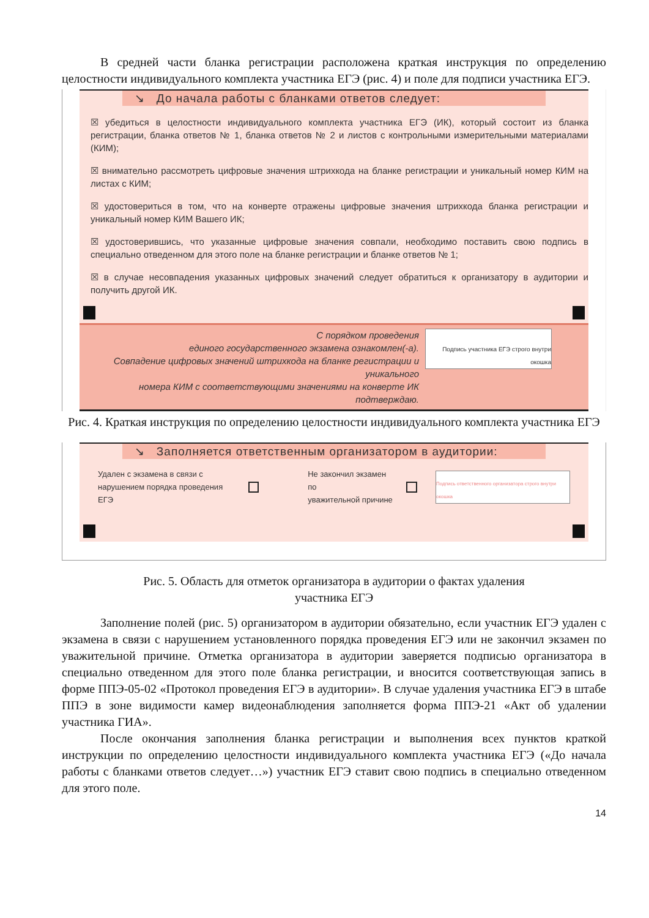В средней части бланка регистрации расположена краткая инструкция по определению целостности индивидуального комплекта участника ЕГЭ (рис. 4) и поле для подписи участника ЕГЭ.
↘ До начала работы с бланками ответов следует:
☒ убедиться в целостности индивидуального комплекта участника ЕГЭ (ИК), который состоит из бланка регистрации, бланка ответов № 1, бланка ответов № 2 и листов с контрольными измерительными материалами (КИМ);
☒ внимательно рассмотреть цифровые значения штрихкода на бланке регистрации и уникальный номер КИМ на листах с КИМ;
☒ удостовериться в том, что на конверте отражены цифровые значения штрихкода бланка регистрации и уникальный номер КИМ Вашего ИК;
☒ удостоверившись, что указанные цифровые значения совпали, необходимо поставить свою подпись в специально отведенном для этого поле на бланке регистрации и бланке ответов № 1;
☒ в случае несовпадения указанных цифровых значений следует обратиться к организатору в аудитории и получить другой ИК.
С порядком проведения
единого государственного экзамена ознакомлен(-а).
Совпадение цифровых значений штрихкода на бланке регистрации и уникального
номера КИМ с соответствующими значениями на конверте ИК подтверждаю.
Подпись участника ЕГЭ строго внутри окошка
Рис. 4. Краткая инструкция по определению целостности индивидуального комплекта участника ЕГЭ
↘ Заполняется ответственным организатором в аудитории:
Удален с экзамена в связи с
нарушением порядка проведения ЕГЭ Не закончил экзамен по
уважительной причине Подпись ответственного организатора строго внутри окошка
Рис. 5. Область для отметок организатора в аудитории о фактах удаления
участника ЕГЭ
Заполнение полей (рис. 5) организатором в аудитории обязательно, если участник ЕГЭ удален с экзамена в связи с нарушением установленного порядка проведения ЕГЭ или не закончил экзамен по уважительной причине. Отметка организатора в аудитории заверяется подписью организатора в специально отведенном для этого поле бланка регистрации, и вносится соответствующая запись в форме ППЭ-05-02 «Протокол проведения ЕГЭ в аудитории». В случае удаления участника ЕГЭ в штабе ППЭ в зоне видимости камер видеонаблюдения заполняется форма ППЭ-21 «Акт об удалении участника ГИА».
После окончания заполнения бланка регистрации и выполнения всех пунктов краткой инструкции по определению целостности индивидуального комплекта участника ЕГЭ («До начала работы с бланками ответов следует…») участник ЕГЭ ставит свою подпись в специально отведенном для этого поле.
14